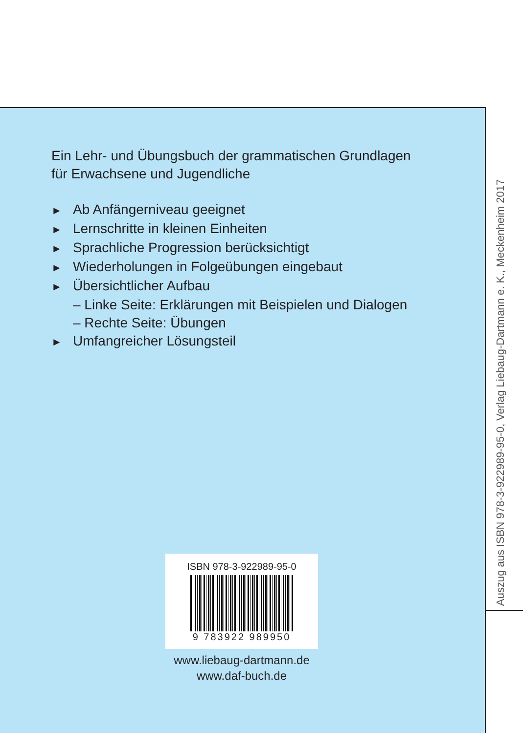Ein Lehr- und Übungsbuch der grammatischen Grundlagen
für Erwachsene und Jugendliche
► Ab Anfängerniveau geeignet
► Lernschritte in kleinen Einheiten
► Sprachliche Progression berücksichtigt
► Wiederholungen in Folgeübungen eingebaut
► Übersichtlicher Aufbau
– Linke Seite: Erklärungen mit Beispielen und Dialogen
– Rechte Seite: Übungen
► Umfangreicher Lösungsteil
Auszug aus ISBN 978-3-922989-95-0, Verlag Liebaug-Dartmann e. K., Meckenheim 2017
ISBN 978-3-922989-95-0
9 783922 989950
www.liebaug-dartmann.de
www.daf-buch.de